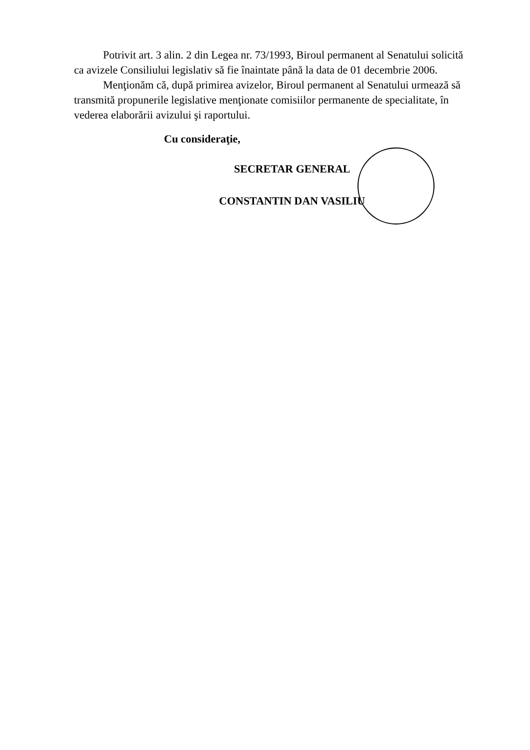Potrivit art. 3 alin. 2 din Legea nr. 73/1993, Biroul permanent al Senatului solicită ca avizele Consiliului legislativ să fie înaintate până la data de 01 decembrie 2006.
Menţionăm că, după primirea avizelor, Biroul permanent al Senatului urmează să transmită propunerile legislative menţionate comisiilor permanente de specialitate, în vederea elaborării avizului şi raportului.
Cu consideraţie,
SECRETAR GENERAL
CONSTANTIN DAN VASILIU